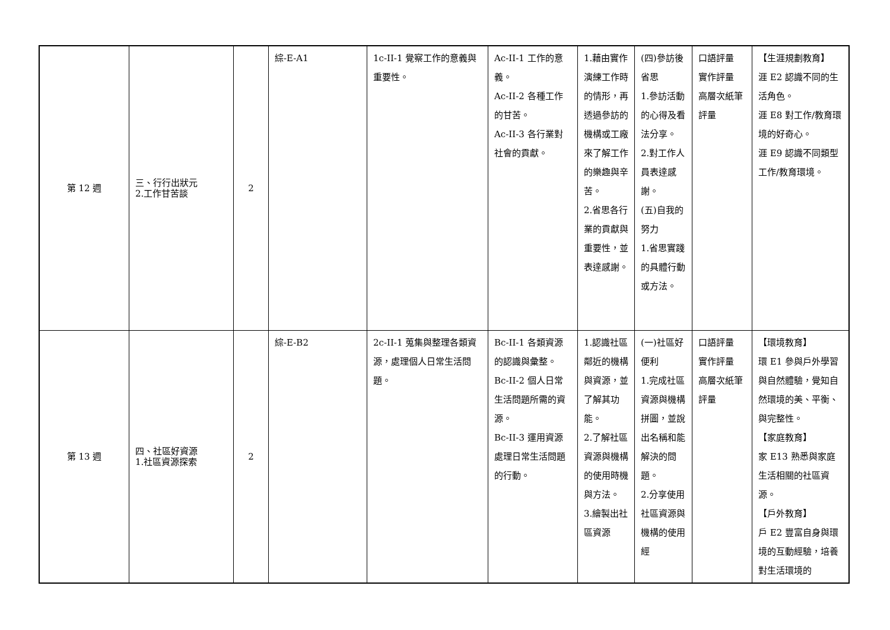| 第 12 週 | 三、行行出狀元 2.工作甘苦談 | 2 | 綜-E-A1 | 1c-II-1 覺察工作的意義與重要性。 | Ac-II-1 工作的意義。 Ac-II-2 各種工作的甘苦。 Ac-II-3 各行業對社會的貢獻。 | 1.藉由實作演練工作時的情形，再透過參訪的機構或工廠來了解工作的樂趣與辛苦。 2.省思各行業的貢獻與重要性，並表達感謝。 | (四)參訪後省思 1.參訪活動的心得及看法分享。 2.對工作人員表達感謝。 (五)自我的努力 1.省思實踐的具體行動或方法。 | 口語評量 實作評量 高層次紙筆評量 | 【生涯規劃教育】 涯 E2 認識不同的生活角色。 涯 E8 對工作/教育環境的好奇心。 涯 E9 認識不同類型工作/教育環境。 |
| 第 13 週 | 四、社區好資源 1.社區資源探索 | 2 | 綜-E-B2 | 2c-II-1 蒐集與整理各類資源，處理個人日常生活問題。 | Bc-II-1 各類資源的認識與彙整。 Bc-II-2 個人日常生活問題所需的資源。 Bc-II-3 運用資源處理日常生活問題的行動。 | 1.認識社區鄰近的機構與資源，並了解其功能。 2.了解社區資源與機構的使用時機與方法。 3.繪製出社區資源 | (一)社區好便利 1.完成社區資源與機構拼圖，並說出名稱和能解決的問題。 2.分享使用社區資源與機構的使用經 | 口語評量 實作評量 高層次紙筆評量 | 【環境教育】 環 E1 參與戶外學習與自然體驗，覺知自然環境的美、平衡、與完整性。 【家庭教育】 家 E13 熟悉與家庭生活相關的社區資源。 【戶外教育】 戶 E2 豐富自身與環境的互動經驗，培養對生活環境的 |